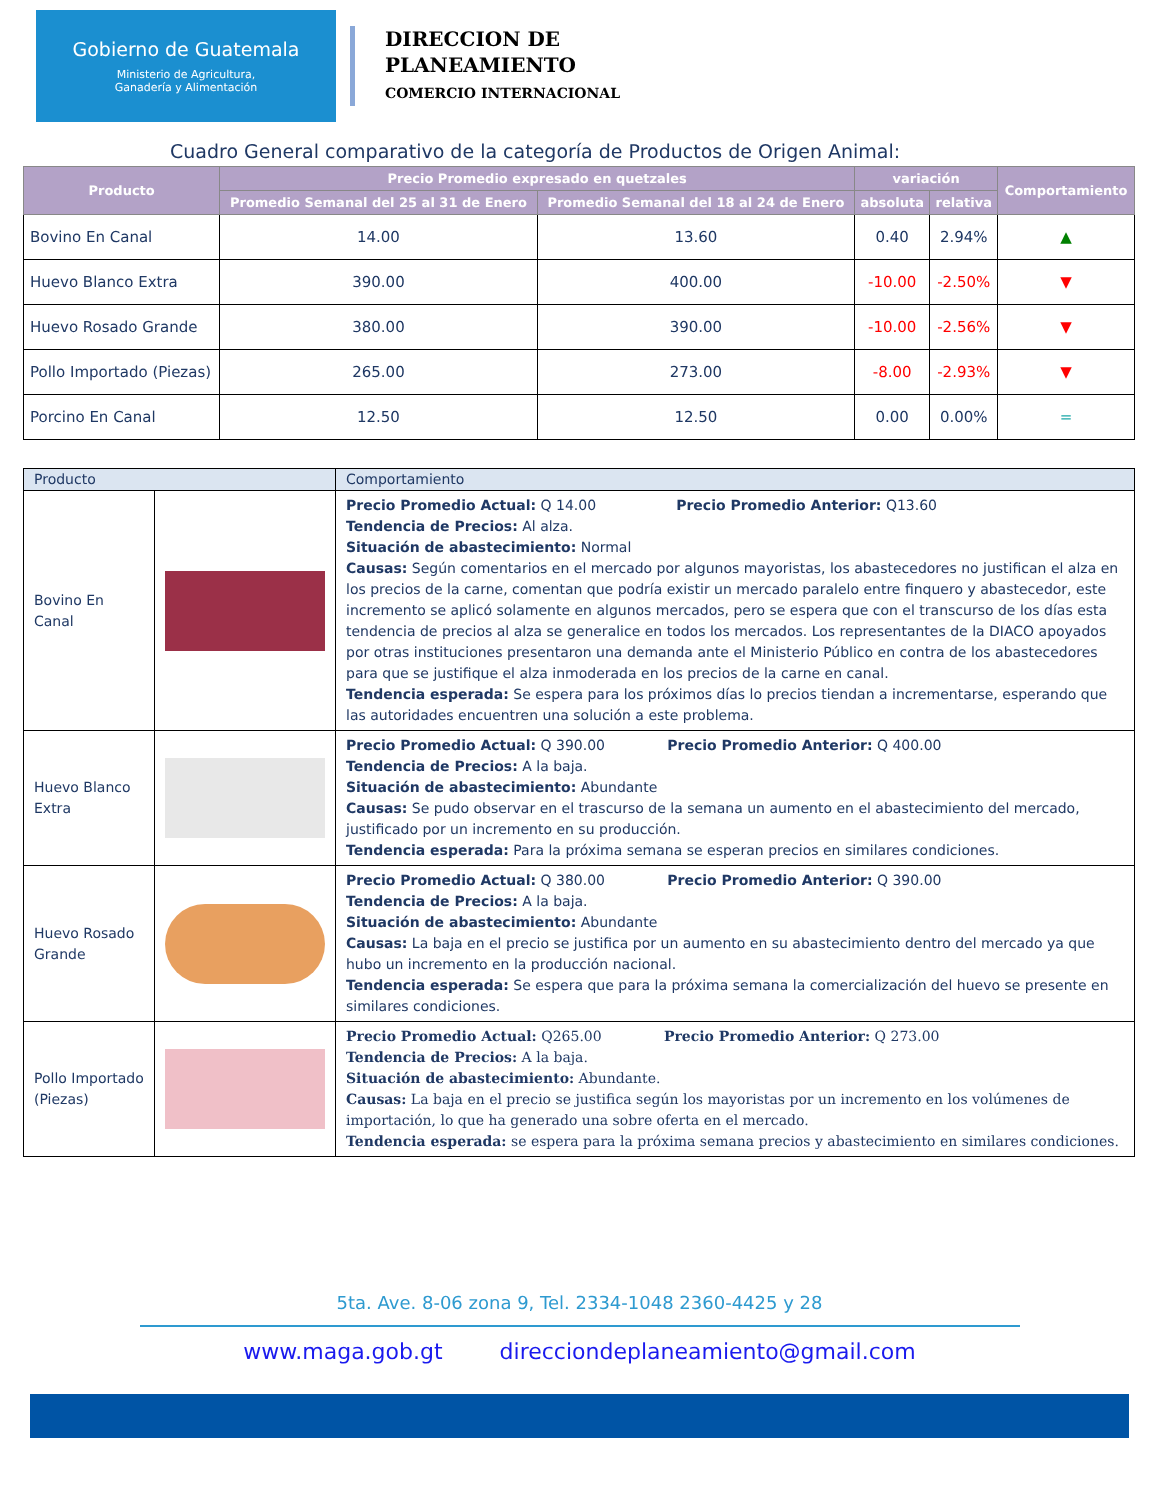Gobierno de Guatemala
Ministerio de Agricultura,
Ganadería y Alimentación
DIRECCION DE
PLANEAMIENTO
COMERCIO INTERNACIONAL
Cuadro General comparativo de la categoría de Productos de Origen Animal:
| Producto | Precio Promedio expresado en quetzales | | variación | | Comportamiento |
| --- | --- | --- | --- | --- | --- |
| | Promedio Semanal del 25 al 31 de Enero | Promedio Semanal del 18 al 24 de Enero | absoluta | relativa | |
| Bovino En Canal | 14.00 | 13.60 | 0.40 | 2.94% | ▲ |
| Huevo Blanco Extra | 390.00 | 400.00 | -10.00 | -2.50% | ▼ |
| Huevo Rosado Grande | 380.00 | 390.00 | -10.00 | -2.56% | ▼ |
| Pollo Importado (Piezas) | 265.00 | 273.00 | -8.00 | -2.93% | ▼ |
| Porcino En Canal | 12.50 | 12.50 | 0.00 | 0.00% | = |
| Producto | | Comportamiento |
| Bovino En Canal | | Precio Promedio Actual: Q 14.00 Precio Promedio Anterior: Q13.60 Tendencia de Precios: Al alza. Situación de abastecimiento: Normal Causas: Según comentarios en el mercado por algunos mayoristas, los abastecedores no justifican el alza en los precios de la carne, comentan que podría existir un mercado paralelo entre finquero y abastecedor, este incremento se aplicó solamente en algunos mercados, pero se espera que con el transcurso de los días esta tendencia de precios al alza se generalice en todos los mercados. Los representantes de la DIACO apoyados por otras instituciones presentaron una demanda ante el Ministerio Público en contra de los abastecedores para que se justifique el alza inmoderada en los precios de la carne en canal. Tendencia esperada: Se espera para los próximos días lo precios tiendan a incrementarse, esperando que las autoridades encuentren una solución a este problema. |
| Huevo Blanco Extra | | Precio Promedio Actual: Q 390.00 Precio Promedio Anterior: Q 400.00 Tendencia de Precios: A la baja. Situación de abastecimiento: Abundante Causas: Se pudo observar en el trascurso de la semana un aumento en el abastecimiento del mercado, justificado por un incremento en su producción. Tendencia esperada: Para la próxima semana se esperan precios en similares condiciones. |
| Huevo Rosado Grande | | Precio Promedio Actual: Q 380.00 Precio Promedio Anterior: Q 390.00 Tendencia de Precios: A la baja. Situación de abastecimiento: Abundante Causas: La baja en el precio se justifica por un aumento en su abastecimiento dentro del mercado ya que hubo un incremento en la producción nacional. Tendencia esperada: Se espera que para la próxima semana la comercialización del huevo se presente en similares condiciones. |
| Pollo Importado (Piezas) | | Precio Promedio Actual: Q265.00 Precio Promedio Anterior: Q 273.00 Tendencia de Precios: A la baja. Situación de abastecimiento: Abundante. Causas: La baja en el precio se justifica según los mayoristas por un incremento en los volúmenes de importación, lo que ha generado una sobre oferta en el mercado. Tendencia esperada: se espera para la próxima semana precios y abastecimiento en similares condiciones. |
5ta. Ave. 8-06 zona 9, Tel. 2334-1048 2360-4425 y 28
www.maga.gob.gt direcciondeplaneamiento@gmail.com